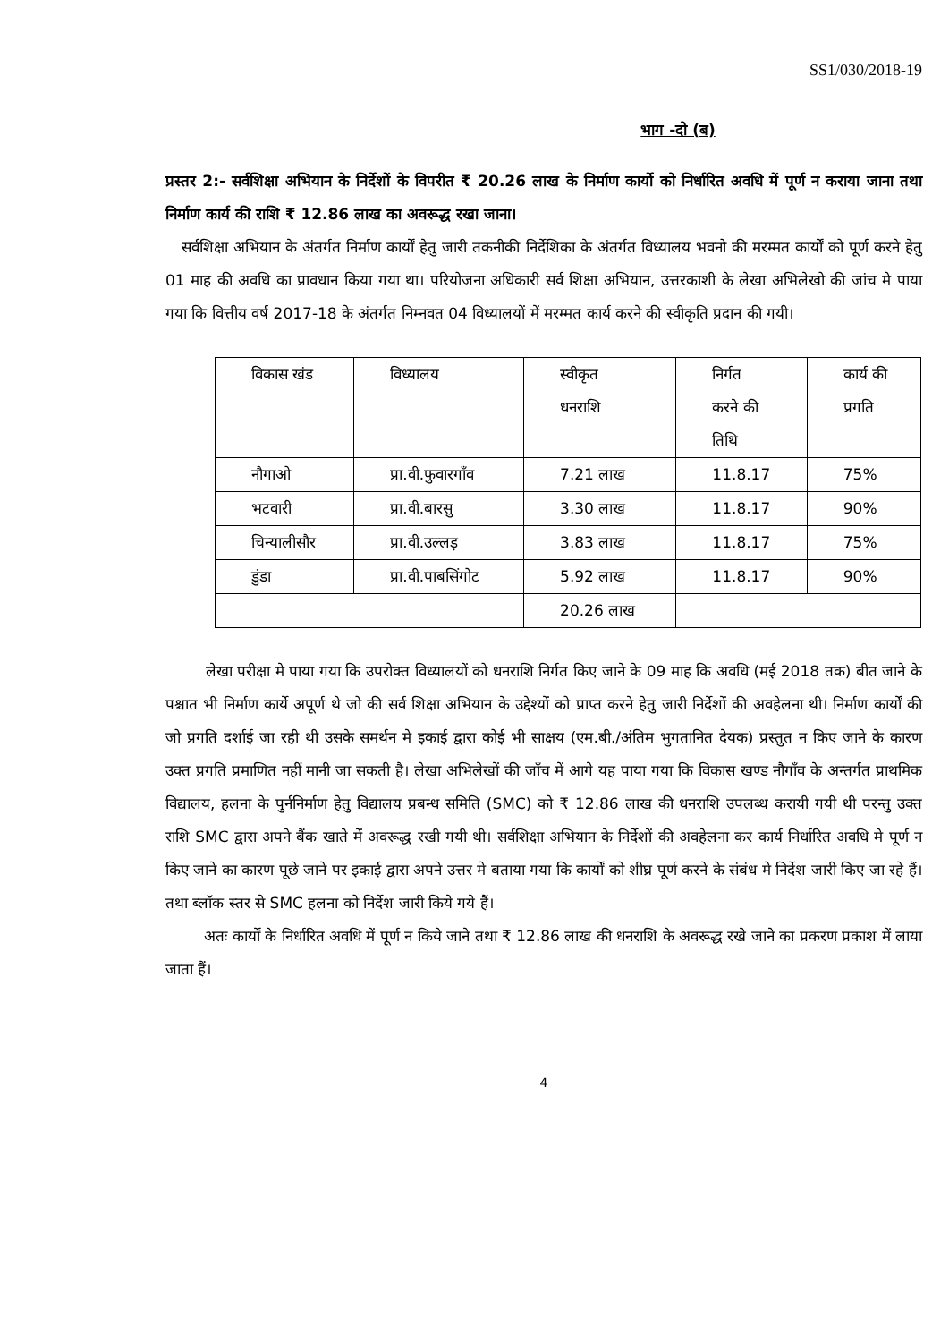SS1/030/2018-19
भाग -दो (ब)
प्रस्तर 2:- सर्वशिक्षा अभियान के निर्देशों के विपरीत ₹ 20.26 लाख के निर्माण कार्यो को निर्धारित अवधि में पूर्ण न कराया जाना तथा निर्माण कार्य की राशि ₹ 12.86 लाख का अवरूद्ध रखा जाना।
सर्वशिक्षा अभियान के अंतर्गत निर्माण कार्यों हेतु जारी तकनीकी निर्देशिका के अंतर्गत विध्यालय भवनो की मरम्मत कार्यों को पूर्ण करने हेतु 01 माह की अवधि का प्रावधान किया गया था। परियोजना अधिकारी सर्व शिक्षा अभियान, उत्तरकाशी के लेखा अभिलेखो की जांच मे पाया गया कि वित्तीय वर्ष 2017-18 के अंतर्गत निम्नवत 04 विध्यालयों में मरम्मत कार्य करने की स्वीकृति प्रदान की गयी।
| विकास खंड | विध्यालय | स्वीकृत धनराशि | निर्गत करने की तिथि | कार्य की प्रगति |
| नौगाओ | प्रा.वी.फुवारगाँव | 7.21 लाख | 11.8.17 | 75% |
| भटवारी | प्रा.वी.बारसु | 3.30 लाख | 11.8.17 | 90% |
| चिन्यालीसौर | प्रा.वी.उल्लड़ | 3.83 लाख | 11.8.17 | 75% |
| डुंडा | प्रा.वी.पाबसिंगोट | 5.92 लाख | 11.8.17 | 90% |
| | | 20.26 लाख | | |
लेखा परीक्षा मे पाया गया कि उपरोक्त विध्यालयों को धनराशि निर्गत किए जाने के 09 माह कि अवधि (मई 2018 तक) बीत जाने के पश्चात भी निर्माण कार्ये अपूर्ण थे जो की सर्व शिक्षा अभियान के उद्देश्यों को प्राप्त करने हेतु जारी निर्देशों की अवहेलना थी। निर्माण कार्यों की जो प्रगति दर्शाई जा रही थी उसके समर्थन मे इकाई द्वारा कोई भी साक्षय (एम.बी./अंतिम भुगतानित देयक) प्रस्तुत न किए जाने के कारण उक्त प्रगति प्रमाणित नहीं मानी जा सकती है। लेखा अभिलेखों की जाँच में आगे यह पाया गया कि विकास खण्ड नौगाँव के अन्तर्गत प्राथमिक विद्यालय, हलना के पुर्ननिर्माण हेतु विद्यालय प्रबन्ध समिति (SMC) को ₹ 12.86 लाख की धनराशि उपलब्ध करायी गयी थी परन्तु उक्त राशि SMC द्वारा अपने बैंक खाते में अवरूद्ध रखी गयी थी। सर्वशिक्षा अभियान के निर्देशों की अवहेलना कर कार्य निर्धारित अवधि मे पूर्ण न किए जाने का कारण पूछे जाने पर इकाई द्वारा अपने उत्तर मे बताया गया कि कार्यों को शीघ्र पूर्ण करने के संबंध मे निर्देश जारी किए जा रहे हैं। तथा ब्लॉक स्तर से SMC हलना को निर्देश जारी किये गये हैं।
अतः कार्यों के निर्धारित अवधि में पूर्ण न किये जाने तथा ₹ 12.86 लाख की धनराशि के अवरूद्ध रखे जाने का प्रकरण प्रकाश में लाया जाता हैं।
4